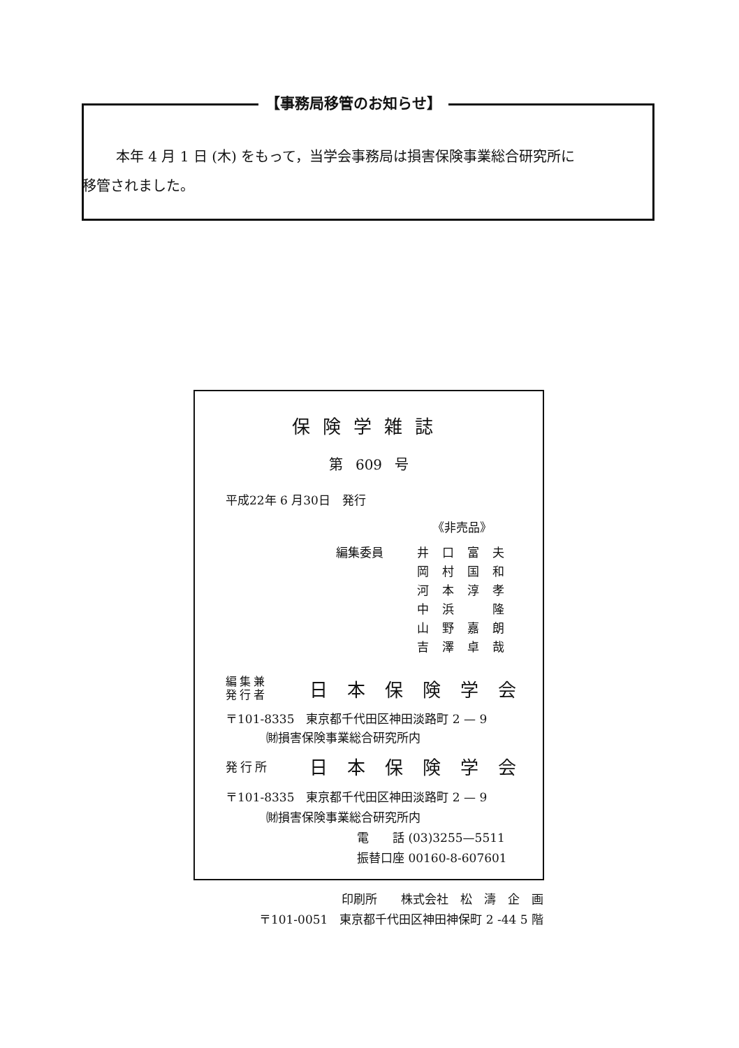【事務局移管のお知らせ】
本年 4 月 1 日 (木) をもって，当学会事務局は損害保険事業総合研究所に
移管されました。
保険学雑誌
第 609 号
平成22年 6 月30日　発行
《非売品》
編集委員 井口富夫
岡村国和
河本淳孝
中浜　隆
山野嘉朗
吉澤卓哉
編集兼
発行者
日本保険学会
〒101-8335　東京都千代田区神田淡路町 2 — 9
㈶損害保険事業総合研究所内
発行所
日本保険学会
〒101-8335　東京都千代田区神田淡路町 2 — 9
㈶損害保険事業総合研究所内
電　　話 (03)3255—5511
振替口座 00160-8-607601
印刷所　　株式会社　松　濤　企　画
〒101-0051　東京都千代田区神田神保町 2 -44 5 階